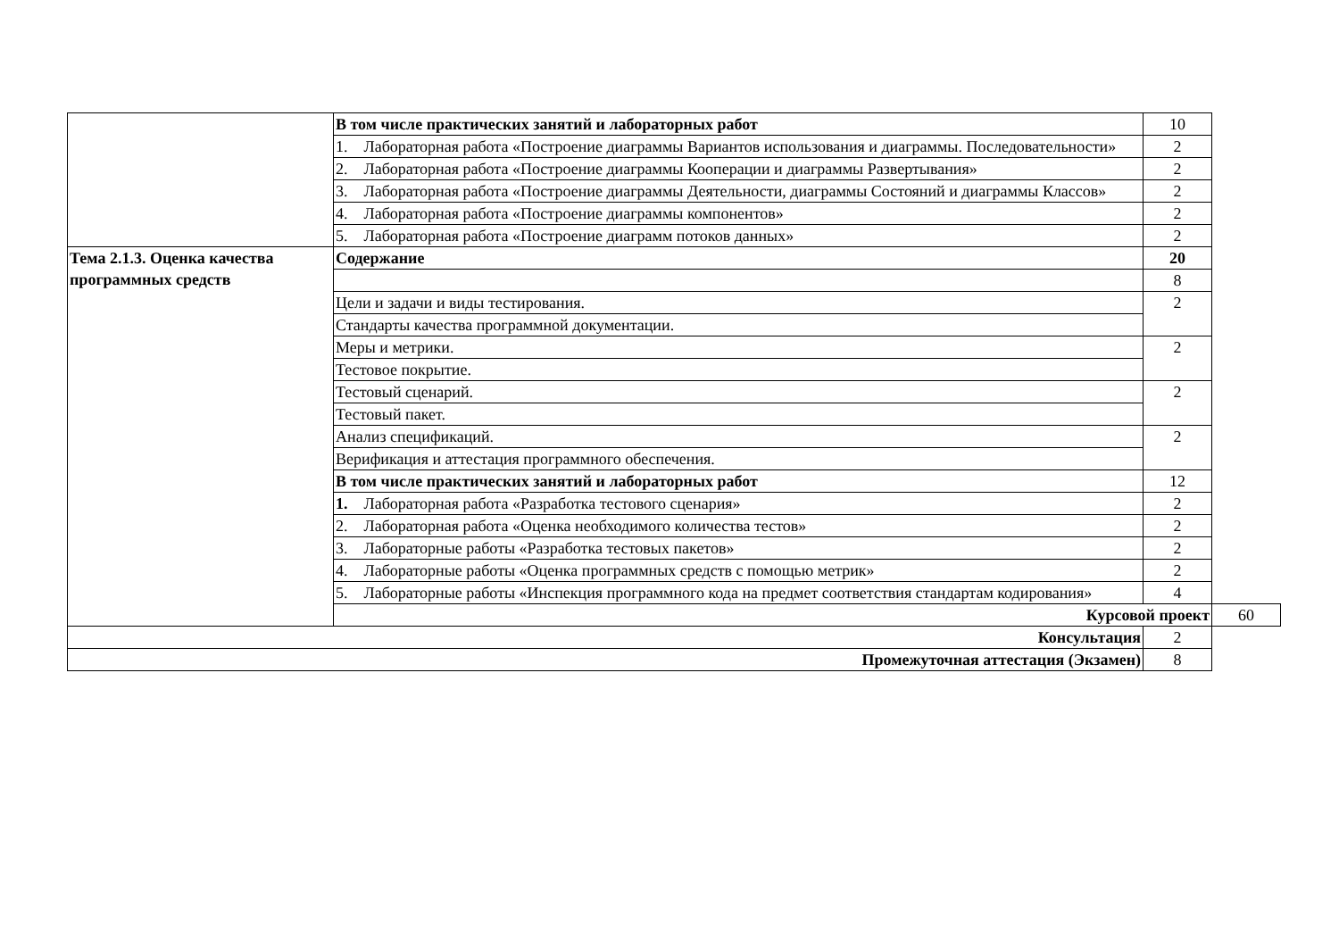| | В том числе практических занятий и лабораторных работ | 10 | |
| | 1. Лабораторная работа «Построение диаграммы Вариантов использования и диаграммы. Последовательности» | 2 | |
| | 2. Лабораторная работа «Построение диаграммы Кооперации и диаграммы Развертывания» | 2 | |
| | 3. Лабораторная работа «Построение диаграммы Деятельности, диаграммы Состояний и диаграммы Классов» | 2 | |
| | 4. Лабораторная работа «Построение диаграммы компонентов» | 2 | |
| | 5. Лабораторная работа «Построение диаграмм потоков данных» | 2 | |
| Тема 2.1.3. Оценка качества программных средств | Содержание | 20 | |
| | | 8 | |
| | Цели и задачи и виды тестирования. | 2 | |
| | Стандарты качества программной документации. | | |
| | Меры и метрики. | 2 | |
| | Тестовое покрытие. | | |
| | Тестовый сценарий. | 2 | |
| | Тестовый пакет. | | |
| | Анализ спецификаций. | 2 | |
| | Верификация и аттестация программного обеспечения. | | |
| | В том числе практических занятий и лабораторных работ | 12 | |
| | 1. Лабораторная работа «Разработка тестового сценария» | 2 | |
| | 2. Лабораторная работа «Оценка необходимого количества тестов» | 2 | |
| | 3. Лабораторные работы «Разработка тестовых пакетов» | 2 | |
| | 4. Лабораторные работы «Оценка программных средств с помощью метрик» | 2 | |
| | 5. Лабораторные работы «Инспекция программного кода на предмет соответствия стандартам кодирования» | 4 | |
| | Курсовой проект | | 60 |
| Консультация | | 2 | |
| Промежуточная аттестация (Экзамен) | | 8 | |